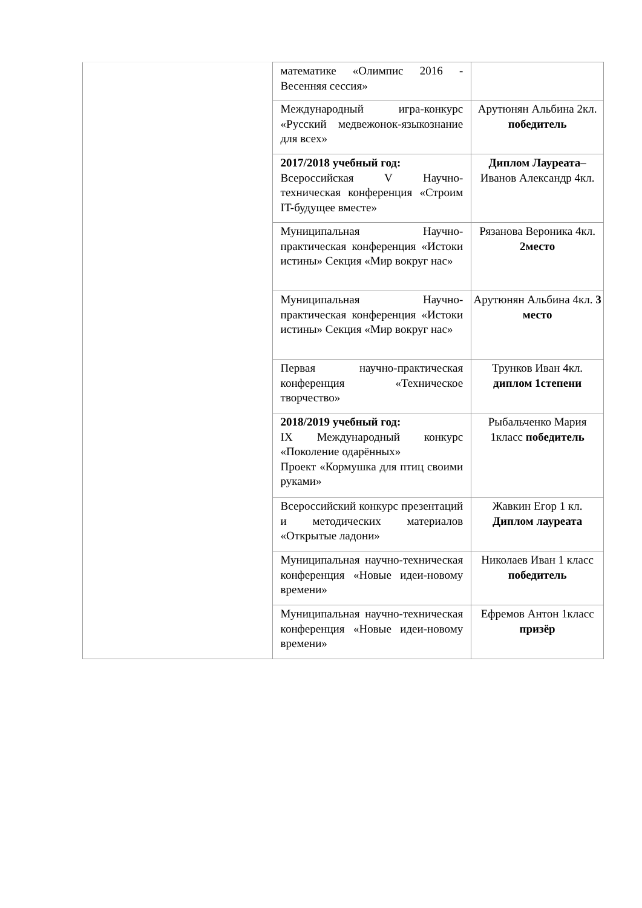| | математике «Олимпис 2016 - Весенняя сессия» | |
| | Международный игра-конкурс «Русский медвежонок-языкознание для всех» | Арутюнян Альбина 2кл. победитель |
| | 2017/2018 учебный год: Всероссийская V Научно-техническая конференция «Строим IT-будущее вместе» | Диплом Лауреата – Иванов Александр 4кл. |
| | Муниципальная Научно-практическая конференция «Истоки истины» Секция «Мир вокруг нас» | Рязанова Вероника 4кл. 2место |
| | Муниципальная Научно-практическая конференция «Истоки истины» Секция «Мир вокруг нас» | Арутюнян Альбина 4кл. 3 место |
| | Первая научно-практическая конференция «Техническое творчество» | Трунков Иван 4кл. диплом 1степени |
| | 2018/2019 учебный год: IX Международный конкурс «Поколение одарённых» Проект «Кормушка для птиц своими руками» | Рыбальченко Мария 1класс победитель |
| | Всероссийский конкурс презентаций и методических материалов «Открытые ладони» | Жавкин Егор 1 кл. Диплом лауреата |
| | Муниципальная научно-техническая конференция «Новые идеи-новому времени» | Николаев Иван 1 класс победитель |
| | Муниципальная научно-техническая конференция «Новые идеи-новому времени» | Ефремов Антон 1класс призёр |